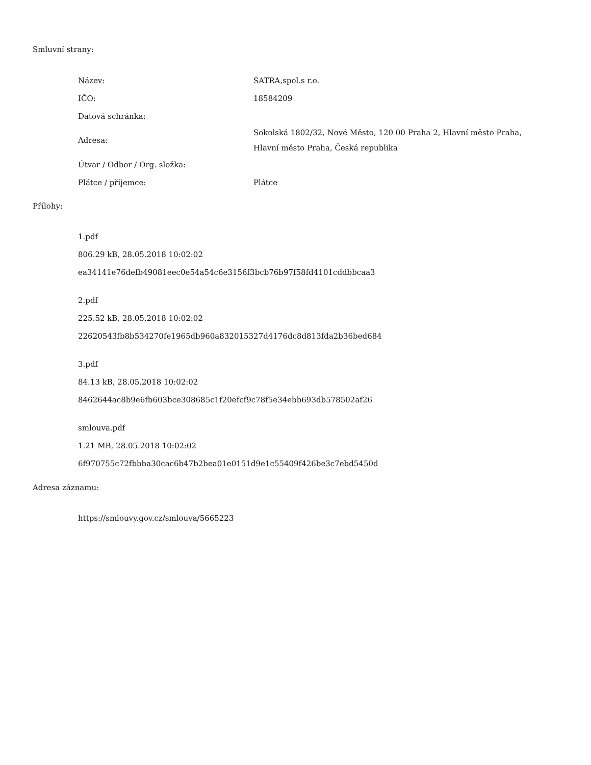Smluvní strany:
| Název: | SATRA,spol.s r.o. |
| IČO: | 18584209 |
| Datová schránka: | |
| Adresa: | Sokolská 1802/32, Nové Město, 120 00 Praha 2, Hlavní město Praha, Hlavní město Praha, Česká republika |
| Útvar / Odbor / Org. složka: | |
| Plátce / příjemce: | Plátce |
Přílohy:
1.pdf
806.29 kB, 28.05.2018 10:02:02
ea34141e76defb49081eec0e54a54c6e3156f3bcb76b97f58fd4101cddbbcaa3
2.pdf
225.52 kB, 28.05.2018 10:02:02
22620543fb8b534270fe1965db960a832015327d4176dc8d813fda2b36bed684
3.pdf
84.13 kB, 28.05.2018 10:02:02
8462644ac8b9e6fb603bce308685c1f20efcf9c78f5e34ebb693db578502af26
smlouva.pdf
1.21 MB, 28.05.2018 10:02:02
6f970755c72fbbba30cac6b47b2bea01e0151d9e1c55409f426be3c7ebd5450d
Adresa záznamu:
https://smlouvy.gov.cz/smlouva/5665223